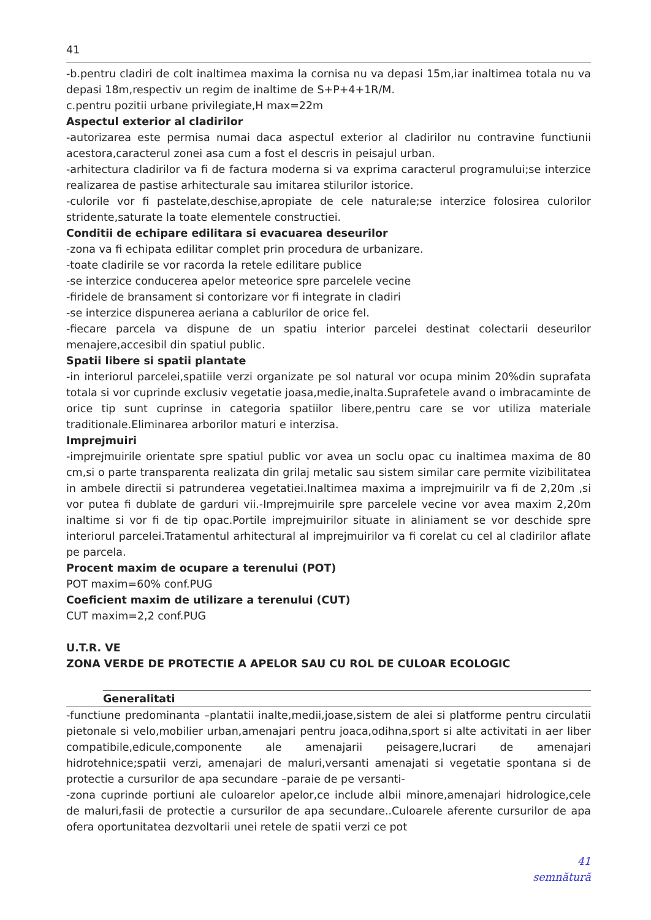41
-b.pentru cladiri de colt inaltimea maxima la cornisa nu va depasi 15m,iar inaltimea totala nu va depasi 18m,respectiv un regim de inaltime de S+P+4+1R/M.
c.pentru pozitii urbane privilegiate,H max=22m
Aspectul exterior al cladirilor
-autorizarea este permisa numai daca aspectul exterior al cladirilor nu contravine functiunii acestora,caracterul zonei asa cum a fost el descris in peisajul urban.
-arhitectura cladirilor va fi de factura moderna si va exprima caracterul programului;se interzice realizarea de pastise arhitecturale sau imitarea stilurilor istorice.
-culorile vor fi pastelate,deschise,apropiate de cele naturale;se interzice folosirea culorilor stridente,saturate la toate elementele constructiei.
Conditii de echipare edilitara si evacuarea deseurilor
-zona va fi echipata edilitar complet prin procedura de urbanizare.
-toate cladirile se vor racorda la retele edilitare publice
-se interzice conducerea apelor meteorice spre parcelele vecine
-firidele de bransament si contorizare vor fi integrate in cladiri
-se interzice dispunerea aeriana a cablurilor de orice fel.
-fiecare parcela va dispune de un spatiu interior parcelei destinat colectarii deseurilor menajere,accesibil din spatiul public.
Spatii libere si spatii plantate
-in interiorul parcelei,spatiile verzi organizate pe sol natural vor ocupa minim 20%din suprafata totala si vor cuprinde exclusiv vegetatie joasa,medie,inalta.Suprafetele avand o imbracaminte de orice tip sunt cuprinse in categoria spatiilor libere,pentru care se vor utiliza materiale traditionale.Eliminarea arborilor maturi e interzisa.
Imprejmuiri
-imprejmuirile orientate spre spatiul public vor avea un soclu opac cu inaltimea maxima de 80 cm,si o parte transparenta realizata din grilaj metalic sau sistem similar care permite vizibilitatea in ambele directii si patrunderea vegetatiei.Inaltimea maxima a imprejmuirilr va fi de 2,20m ,si vor putea fi dublate de garduri vii.-Imprejmuirile spre parcelele vecine vor avea maxim 2,20m inaltime si vor fi de tip opac.Portile imprejmuirilor situate in aliniament se vor deschide spre interiorul parcelei.Tratamentul arhitectural al imprejmuirilor va fi corelat cu cel al cladirilor aflate pe parcela.
Procent maxim de ocupare a terenului (POT)
POT maxim=60% conf.PUG
Coeficient maxim de utilizare a terenului (CUT)
CUT maxim=2,2 conf.PUG
U.T.R. VE
ZONA VERDE DE PROTECTIE A APELOR SAU CU ROL DE CULOAR ECOLOGIC
Generalitati
-functiune predominanta –plantatii inalte,medii,joase,sistem de alei si platforme pentru circulatii pietonale si velo,mobilier urban,amenajari pentru joaca,odihna,sport si alte activitati in aer liber compatibile,edicule,componente ale amenajarii peisagere,lucrari de amenajari hidrotehnice;spatii verzi, amenajari de maluri,versanti amenajati si vegetatie spontana si de protectie a cursurilor de apa secundare –paraie de pe versanti-
-zona cuprinde portiuni ale culoarelor apelor,ce include albii minore,amenajari hidrologice,cele de maluri,fasii de protectie a cursurilor de apa secundare..Culoarele aferente cursurilor de apa ofera oportunitatea dezvoltarii unei retele de spatii verzi ce pot
41
semnătură